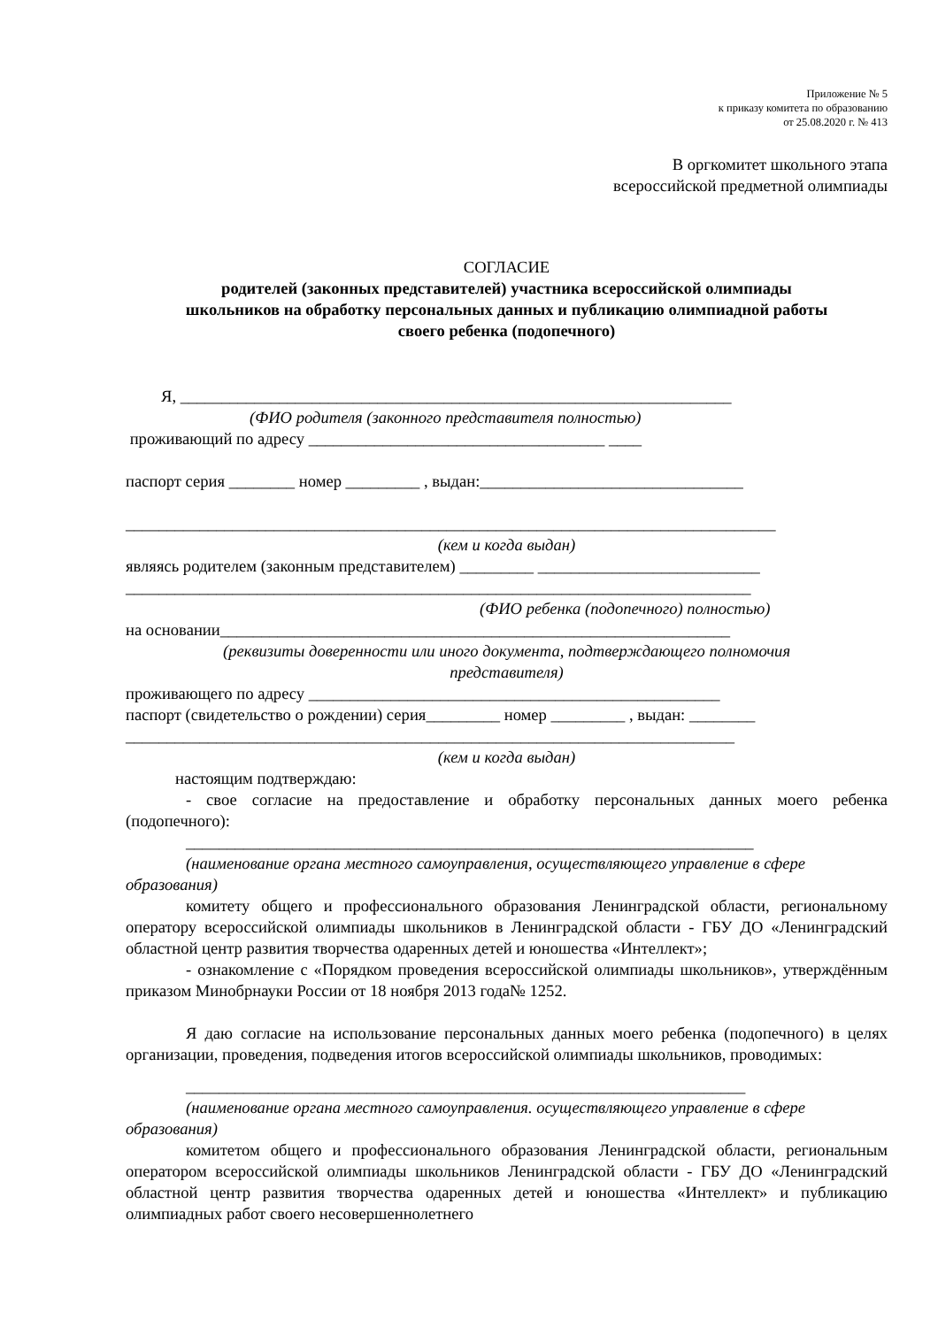Приложение № 5
к приказу комитета по образованию
от 25.08.2020 г. № 413
В оргкомитет школьного этапа
всероссийской предметной олимпиады
СОГЛАСИЕ
родителей (законных представителей) участника всероссийской олимпиады
школьников на обработку персональных данных и публикацию олимпиадной работы
своего ребенка (подопечного)
Я, ___________________________________________________________________
(ФИО родителя (законного представителя полностью)
проживающий по адресу ____________________________________ ____
паспорт серия ________ номер _________ , выдан:________________________________
_______________________________________________________________________________
(кем и когда выдан)
являясь родителем (законным представителем) _________ ___________________________
____________________________________________________________________________
(ФИО ребенка (подопечного) полностью)
на основании______________________________________________________________
(реквизиты доверенности или иного документа, подтверждающего полномочия
представителя)
проживающего по адресу __________________________________________________
паспорт (свидетельство о рождении) серия_________ номер _________ , выдан: ________
__________________________________________________________________________
(кем и когда выдан)
настоящим подтверждаю:
- свое согласие на предоставление и обработку персональных данных моего ребенка (подопечного):
_____________________________________________________________________
(наименование органа местного самоуправления, осуществляющего управление в сфере образования)
комитету общего и профессионального образования Ленинградской области, региональному оператору всероссийской олимпиады школьников в Ленинградской области - ГБУ ДО «Ленинградский областной центр развития творчества одаренных детей и юношества «Интеллект»;
- ознакомление с «Порядком проведения всероссийской олимпиады школьников», утверждённым приказом Минобрнауки России от 18 ноября 2013 года№ 1252.
Я даю согласие на использование персональных данных моего ребенка (подопечного) в целях организации, проведения, подведения итогов всероссийской олимпиады школьников, проводимых:
____________________________________________________________________
(наименование органа местного самоуправления. осуществляющего управление в сфере образования)
комитетом общего и профессионального образования Ленинградской области, региональным оператором всероссийской олимпиады школьников Ленинградской области - ГБУ ДО «Ленинградский областной центр развития творчества одаренных детей и юношества «Интеллект» и публикацию олимпиадных работ своего несовершеннолетнего